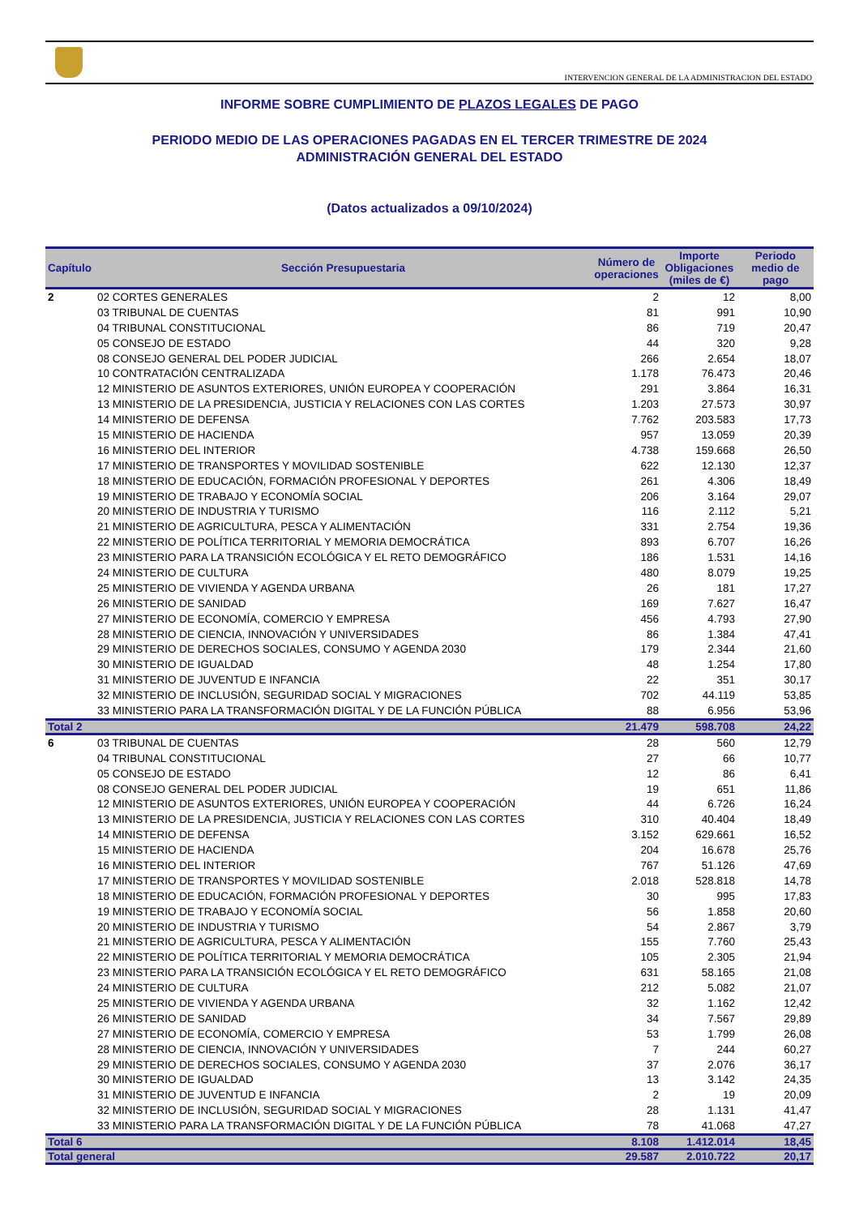INTERVENCION GENERAL DE LA ADMINISTRACION DEL ESTADO
INFORME SOBRE CUMPLIMIENTO DE PLAZOS LEGALES DE PAGO
PERIODO MEDIO DE LAS OPERACIONES PAGADAS EN EL TERCER TRIMESTRE DE 2024
ADMINISTRACIÓN GENERAL DEL ESTADO
(Datos actualizados a 09/10/2024)
| Capítulo | Sección Presupuestaria | Número de operaciones | Importe Obligaciones (miles de €) | Periodo medio de pago |
| --- | --- | --- | --- | --- |
| 2 | 02 CORTES GENERALES | 2 | 12 | 8,00 |
| | 03 TRIBUNAL DE CUENTAS | 81 | 991 | 10,90 |
| | 04 TRIBUNAL CONSTITUCIONAL | 86 | 719 | 20,47 |
| | 05 CONSEJO DE ESTADO | 44 | 320 | 9,28 |
| | 08 CONSEJO GENERAL DEL PODER JUDICIAL | 266 | 2.654 | 18,07 |
| | 10 CONTRATACIÓN CENTRALIZADA | 1.178 | 76.473 | 20,46 |
| | 12 MINISTERIO DE ASUNTOS EXTERIORES, UNIÓN EUROPEA Y COOPERACIÓN | 291 | 3.864 | 16,31 |
| | 13 MINISTERIO DE LA PRESIDENCIA, JUSTICIA Y RELACIONES CON LAS CORTES | 1.203 | 27.573 | 30,97 |
| | 14 MINISTERIO DE DEFENSA | 7.762 | 203.583 | 17,73 |
| | 15 MINISTERIO DE HACIENDA | 957 | 13.059 | 20,39 |
| | 16 MINISTERIO DEL INTERIOR | 4.738 | 159.668 | 26,50 |
| | 17 MINISTERIO DE TRANSPORTES Y MOVILIDAD SOSTENIBLE | 622 | 12.130 | 12,37 |
| | 18 MINISTERIO DE EDUCACIÓN, FORMACIÓN PROFESIONAL Y DEPORTES | 261 | 4.306 | 18,49 |
| | 19 MINISTERIO DE TRABAJO Y ECONOMÍA SOCIAL | 206 | 3.164 | 29,07 |
| | 20 MINISTERIO DE INDUSTRIA Y TURISMO | 116 | 2.112 | 5,21 |
| | 21 MINISTERIO DE AGRICULTURA, PESCA Y ALIMENTACIÓN | 331 | 2.754 | 19,36 |
| | 22 MINISTERIO DE POLÍTICA TERRITORIAL Y MEMORIA DEMOCRÁTICA | 893 | 6.707 | 16,26 |
| | 23 MINISTERIO PARA LA TRANSICIÓN ECOLÓGICA Y EL RETO DEMOGRÁFICO | 186 | 1.531 | 14,16 |
| | 24 MINISTERIO DE CULTURA | 480 | 8.079 | 19,25 |
| | 25 MINISTERIO DE VIVIENDA Y AGENDA URBANA | 26 | 181 | 17,27 |
| | 26 MINISTERIO DE SANIDAD | 169 | 7.627 | 16,47 |
| | 27 MINISTERIO DE ECONOMÍA, COMERCIO Y EMPRESA | 456 | 4.793 | 27,90 |
| | 28 MINISTERIO DE CIENCIA, INNOVACIÓN Y UNIVERSIDADES | 86 | 1.384 | 47,41 |
| | 29 MINISTERIO DE DERECHOS SOCIALES, CONSUMO Y AGENDA 2030 | 179 | 2.344 | 21,60 |
| | 30 MINISTERIO DE IGUALDAD | 48 | 1.254 | 17,80 |
| | 31 MINISTERIO DE JUVENTUD E INFANCIA | 22 | 351 | 30,17 |
| | 32 MINISTERIO DE INCLUSIÓN, SEGURIDAD SOCIAL Y MIGRACIONES | 702 | 44.119 | 53,85 |
| | 33 MINISTERIO PARA LA TRANSFORMACIÓN DIGITAL Y DE LA FUNCIÓN PÚBLICA | 88 | 6.956 | 53,96 |
| Total 2 | | 21.479 | 598.708 | 24,22 |
| 6 | 03 TRIBUNAL DE CUENTAS | 28 | 560 | 12,79 |
| | 04 TRIBUNAL CONSTITUCIONAL | 27 | 66 | 10,77 |
| | 05 CONSEJO DE ESTADO | 12 | 86 | 6,41 |
| | 08 CONSEJO GENERAL DEL PODER JUDICIAL | 19 | 651 | 11,86 |
| | 12 MINISTERIO DE ASUNTOS EXTERIORES, UNIÓN EUROPEA Y COOPERACIÓN | 44 | 6.726 | 16,24 |
| | 13 MINISTERIO DE LA PRESIDENCIA, JUSTICIA Y RELACIONES CON LAS CORTES | 310 | 40.404 | 18,49 |
| | 14 MINISTERIO DE DEFENSA | 3.152 | 629.661 | 16,52 |
| | 15 MINISTERIO DE HACIENDA | 204 | 16.678 | 25,76 |
| | 16 MINISTERIO DEL INTERIOR | 767 | 51.126 | 47,69 |
| | 17 MINISTERIO DE TRANSPORTES Y MOVILIDAD SOSTENIBLE | 2.018 | 528.818 | 14,78 |
| | 18 MINISTERIO DE EDUCACIÓN, FORMACIÓN PROFESIONAL Y DEPORTES | 30 | 995 | 17,83 |
| | 19 MINISTERIO DE TRABAJO Y ECONOMÍA SOCIAL | 56 | 1.858 | 20,60 |
| | 20 MINISTERIO DE INDUSTRIA Y TURISMO | 54 | 2.867 | 3,79 |
| | 21 MINISTERIO DE AGRICULTURA, PESCA Y ALIMENTACIÓN | 155 | 7.760 | 25,43 |
| | 22 MINISTERIO DE POLÍTICA TERRITORIAL Y MEMORIA DEMOCRÁTICA | 105 | 2.305 | 21,94 |
| | 23 MINISTERIO PARA LA TRANSICIÓN ECOLÓGICA Y EL RETO DEMOGRÁFICO | 631 | 58.165 | 21,08 |
| | 24 MINISTERIO DE CULTURA | 212 | 5.082 | 21,07 |
| | 25 MINISTERIO DE VIVIENDA Y AGENDA URBANA | 32 | 1.162 | 12,42 |
| | 26 MINISTERIO DE SANIDAD | 34 | 7.567 | 29,89 |
| | 27 MINISTERIO DE ECONOMÍA, COMERCIO Y EMPRESA | 53 | 1.799 | 26,08 |
| | 28 MINISTERIO DE CIENCIA, INNOVACIÓN Y UNIVERSIDADES | 7 | 244 | 60,27 |
| | 29 MINISTERIO DE DERECHOS SOCIALES, CONSUMO Y AGENDA 2030 | 37 | 2.076 | 36,17 |
| | 30 MINISTERIO DE IGUALDAD | 13 | 3.142 | 24,35 |
| | 31 MINISTERIO DE JUVENTUD E INFANCIA | 2 | 19 | 20,09 |
| | 32 MINISTERIO DE INCLUSIÓN, SEGURIDAD SOCIAL Y MIGRACIONES | 28 | 1.131 | 41,47 |
| | 33 MINISTERIO PARA LA TRANSFORMACIÓN DIGITAL Y DE LA FUNCIÓN PÚBLICA | 78 | 41.068 | 47,27 |
| Total 6 | | 8.108 | 1.412.014 | 18,45 |
| Total general | | 29.587 | 2.010.722 | 20,17 |